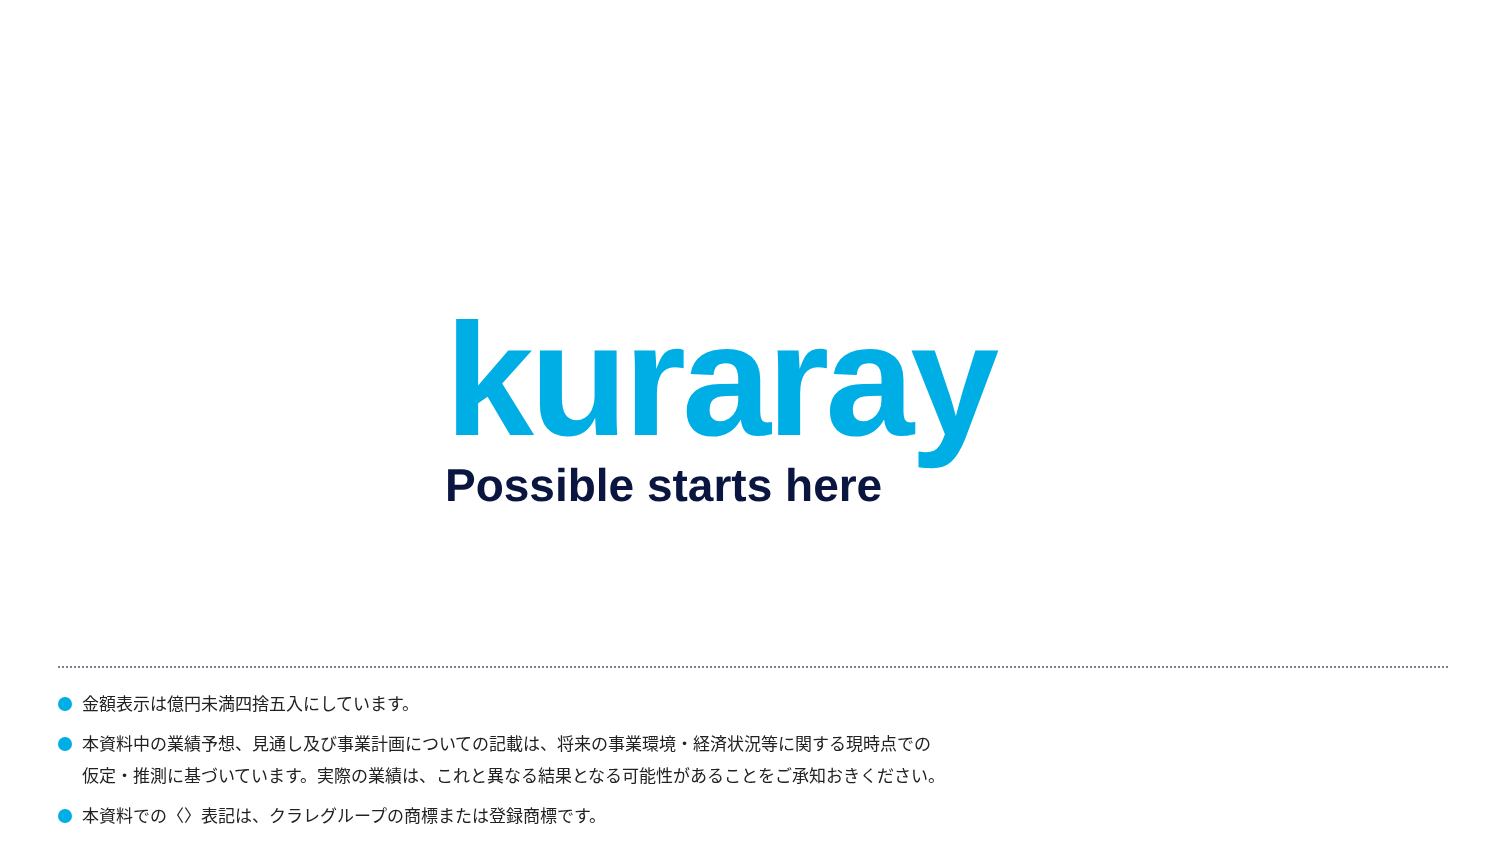kuraray
Possible starts here
金額表示は億円未満四捨五入にしています。
本資料中の業績予想、見通し及び事業計画についての記載は、将来の事業環境・経済状況等に関する現時点での
仮定・推測に基づいています。実際の業績は、これと異なる結果となる可能性があることをご承知おきください。
本資料での〈〉表記は、クラレグループの商標または登録商標です。